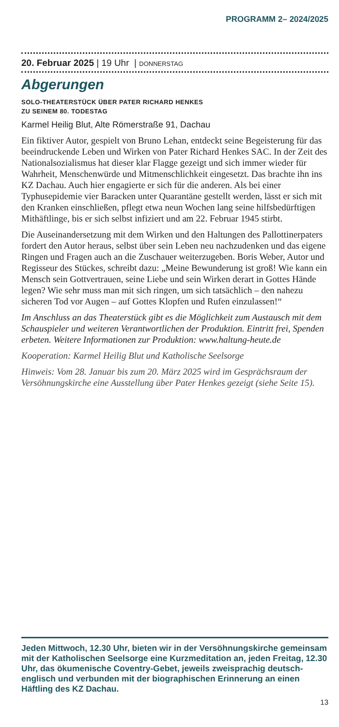PROGRAMM 2– 2024/2025
20. Februar 2025 | 19 Uhr | DONNERSTAG
Abgerungen
SOLO-THEATERSTÜCK ÜBER PATER RICHARD HENKES
ZU SEINEM 80. TODESTAG
Karmel Heilig Blut, Alte Römerstraße 91, Dachau
Ein fiktiver Autor, gespielt von Bruno Lehan, entdeckt seine Begeisterung für das beeindruckende Leben und Wirken von Pater Richard Henkes SAC. In der Zeit des Nationalsozialismus hat dieser klar Flagge gezeigt und sich immer wieder für Wahrheit, Menschenwürde und Mitmenschlichkeit eingesetzt. Das brachte ihn ins KZ Dachau. Auch hier engagierte er sich für die anderen. Als bei einer Typhusepidemie vier Baracken unter Quarantäne gestellt werden, lässt er sich mit den Kranken einschließen, pflegt etwa neun Wochen lang seine hilfsbedürftigen Mithäftlinge, bis er sich selbst infiziert und am 22. Februar 1945 stirbt.
Die Auseinandersetzung mit dem Wirken und den Haltungen des Pallottinerpaters fordert den Autor heraus, selbst über sein Leben neu nachzudenken und das eigene Ringen und Fragen auch an die Zuschauer weiterzugeben. Boris Weber, Autor und Regisseur des Stückes, schreibt dazu: „Meine Bewunderung ist groß! Wie kann ein Mensch sein Gottvertrauen, seine Liebe und sein Wirken derart in Gottes Hände legen? Wie sehr muss man mit sich ringen, um sich tatsächlich – den nahezu sicheren Tod vor Augen – auf Gottes Klopfen und Rufen einzulassen!“
Im Anschluss an das Theaterstück gibt es die Möglichkeit zum Austausch mit dem Schauspieler und weiteren Verantwortlichen der Produktion. Eintritt frei, Spenden erbeten. Weitere Informationen zur Produktion: www.haltung-heute.de
Kooperation: Karmel Heilig Blut und Katholische Seelsorge
Hinweis: Vom 28. Januar bis zum 20. März 2025 wird im Gesprächsraum der Versöhnungskirche eine Ausstellung über Pater Henkes gezeigt (siehe Seite 15).
Jeden Mittwoch, 12.30 Uhr, bieten wir in der Versöhnungskirche gemeinsam mit der Katholischen Seelsorge eine Kurzmeditation an, jeden Freitag, 12.30 Uhr, das ökumenische Coventry-Gebet, jeweils zweisprachig deutsch-englisch und verbunden mit der biographischen Erinnerung an einen Häftling des KZ Dachau.
13